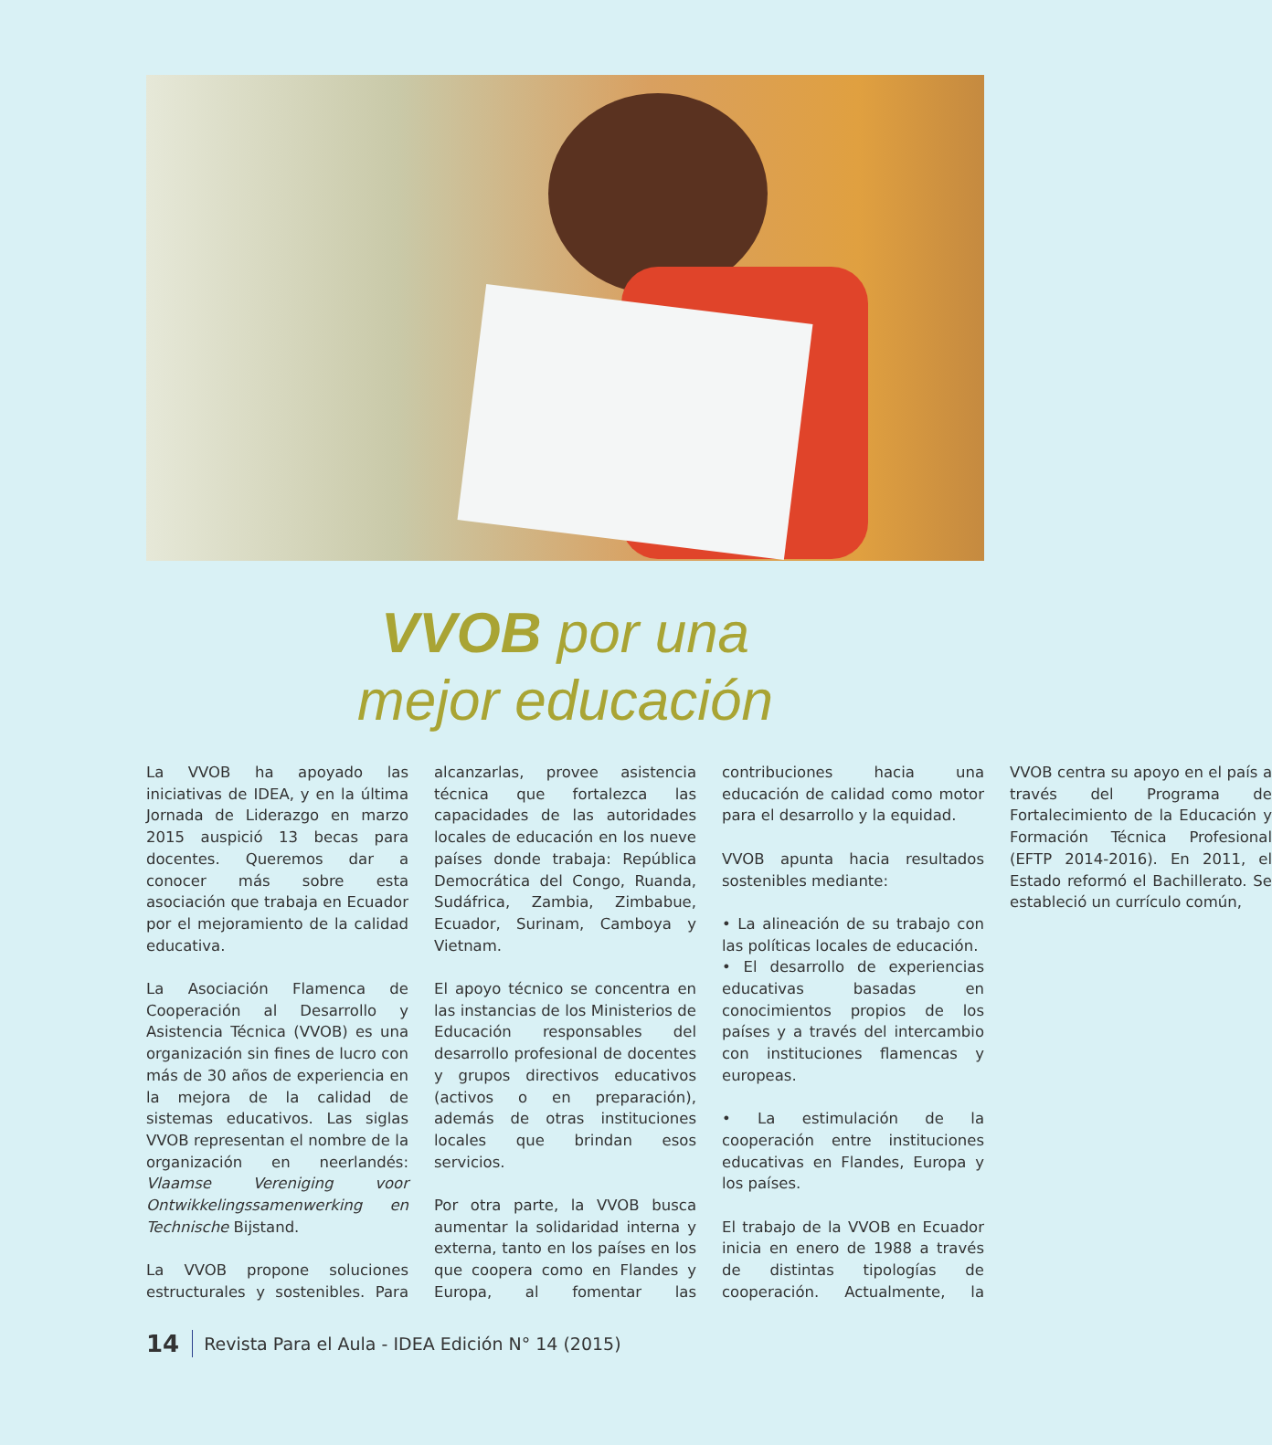VVOB por una
mejor educación
La VVOB ha apoyado las iniciativas de IDEA, y en la última Jornada de Liderazgo en marzo 2015 auspició 13 becas para docentes. Queremos dar a conocer más sobre esta asociación que trabaja en Ecuador por el mejoramiento de la calidad educativa.
La Asociación Flamenca de Cooperación al Desarrollo y Asistencia Técnica (VVOB) es una organización sin fines de lucro con más de 30 años de experiencia en la mejora de la calidad de sistemas educativos. Las siglas VVOB representan el nombre de la organización en neerlandés: Vlaamse Vereniging voor Ontwikkelingssamenwerking en Technische Bijstand.
La VVOB propone soluciones estructurales y sostenibles. Para alcanzarlas, provee asistencia técnica que fortalezca las capacidades de las autoridades locales de educación en los nueve países donde trabaja: República Democrática del Congo, Ruanda, Sudáfrica, Zambia, Zimbabue, Ecuador, Surinam, Camboya y Vietnam.
El apoyo técnico se concentra en las instancias de los Ministerios de Educación responsables del desarrollo profesional de docentes y grupos directivos educativos (activos o en preparación), además de otras instituciones locales que brindan esos servicios.
Por otra parte, la VVOB busca aumentar la solidaridad interna y externa, tanto en los países en los que coopera como en Flandes y Europa, al fomentar las contribuciones hacia una educación de calidad como motor para el desarrollo y la equidad.
VVOB apunta hacia resultados sostenibles mediante:
• La alineación de su trabajo con las políticas locales de educación.
• El desarrollo de experiencias educativas basadas en conocimientos propios de los países y a través del intercambio con instituciones flamencas y europeas.
• La estimulación de la cooperación entre instituciones educativas en Flandes, Europa y los países.
El trabajo de la VVOB en Ecuador inicia en enero de 1988 a través de distintas tipologías de cooperación. Actualmente, la VVOB centra su apoyo en el país a través del Programa de Fortalecimiento de la Educación y Formación Técnica Profesional (EFTP 2014-2016). En 2011, el Estado reformó el Bachillerato. Se estableció un currículo común,
14 Revista Para el Aula - IDEA Edición N° 14 (2015)